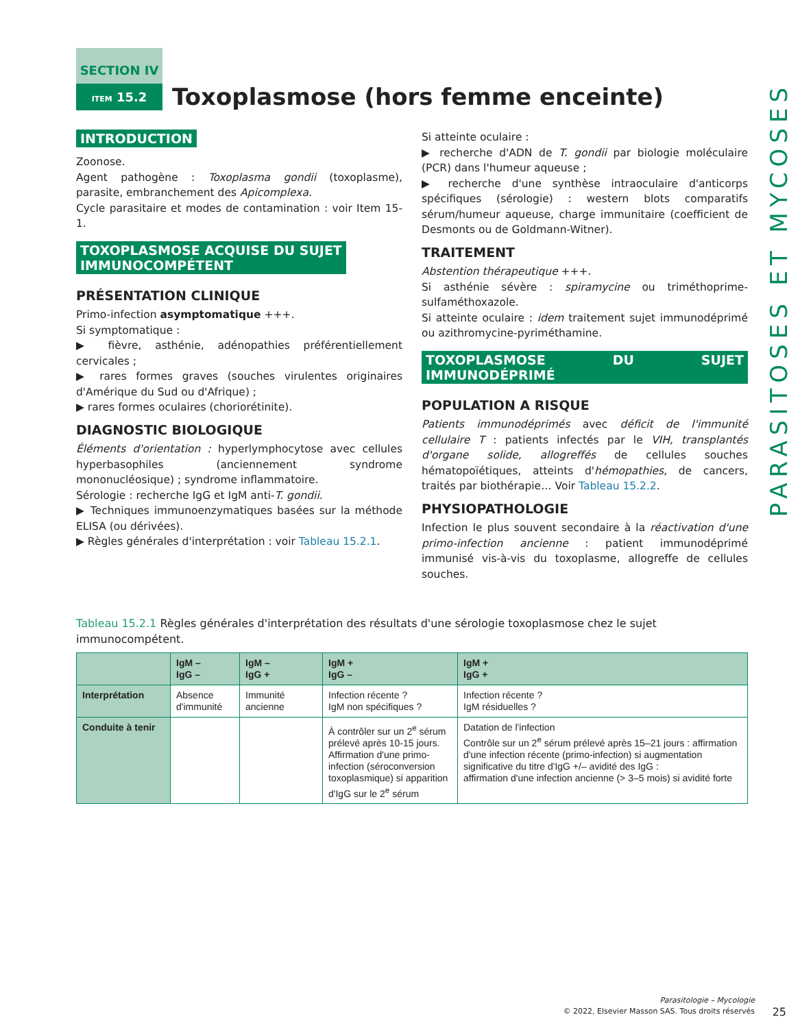PARASITOSES ET MYCOSES
SECTION IV
ITEM 15.2
Toxoplasmose (hors femme enceinte)
INTRODUCTION
Zoonose.
Agent pathogène : Toxoplasma gondii (toxoplasme), parasite, embranchement des Apicomplexa.
Cycle parasitaire et modes de contamination : voir Item 15-1.
TOXOPLASMOSE ACQUISE DU SUJET
IMMUNOCOMPÉTENT
PRÉSENTATION CLINIQUE
Primo-infection asymptomatique +++.
Si symptomatique :
▶ fièvre, asthénie, adénopathies préférentiellement cervicales ;
▶ rares formes graves (souches virulentes originaires d'Amérique du Sud ou d'Afrique) ;
▶ rares formes oculaires (choriorétinite).
DIAGNOSTIC BIOLOGIQUE
Éléments d'orientation : hyperlymphocytose avec cellules hyperbasophiles (anciennement syndrome mononucléosique) ; syndrome inflammatoire.
Sérologie : recherche IgG et IgM anti-T. gondii.
▶ Techniques immunoenzymatiques basées sur la méthode ELISA (ou dérivées).
▶ Règles générales d'interprétation : voir Tableau 15.2.1.
Si atteinte oculaire :
▶ recherche d'ADN de T. gondii par biologie moléculaire (PCR) dans l'humeur aqueuse ;
▶ recherche d'une synthèse intraoculaire d'anticorps spécifiques (sérologie) : western blots comparatifs sérum/humeur aqueuse, charge immunitaire (coefficient de Desmonts ou de Goldmann-Witner).
TRAITEMENT
Abstention thérapeutique +++.
Si asthénie sévère : spiramycine ou triméthoprime-sulfaméthoxazole.
Si atteinte oculaire : idem traitement sujet immunodéprimé ou azithromycine-pyriméthamine.
TOXOPLASMOSE DU SUJET IMMUNODÉPRIMÉ
POPULATION A RISQUE
Patients immunodéprimés avec déficit de l'immunité cellulaire T : patients infectés par le VIH, transplantés d'organe solide, allogreffés de cellules souches hématopoïétiques, atteints d'hémopathies, de cancers, traités par biothérapie… Voir Tableau 15.2.2.
PHYSIOPATHOLOGIE
Infection le plus souvent secondaire à la réactivation d'une primo-infection ancienne : patient immunodéprimé immunisé vis-à-vis du toxoplasme, allogreffe de cellules souches.
Tableau 15.2.1 Règles générales d'interprétation des résultats d'une sérologie toxoplasmose chez le sujet immunocompétent.
| | IgM – IgG – | IgM – IgG + | IgM + IgG – | IgM + IgG + |
| --- | --- | --- | --- | --- |
| Interprétation | Absence d'immunité | Immunité ancienne | Infection récente ? IgM non spécifiques ? | Infection récente ? IgM résiduelles ? |
| Conduite à tenir | | | À contrôler sur un 2<sup>e</sup> sérum prélevé après 10-15 jours. Affirmation d'une primo-infection (séroconversion toxoplasmique) si apparition d'IgG sur le 2<sup>e</sup> sérum | Datation de l'infection Contrôle sur un 2<sup>e</sup> sérum prélevé après 15–21 jours : affirmation d'une infection récente (primo-infection) si augmentation significative du titre d'IgG +/– avidité des IgG : affirmation d'une infection ancienne (> 3–5 mois) si avidité forte |
Parasitologie – Mycologie
© 2022, Elsevier Masson SAS. Tous droits réservés
25